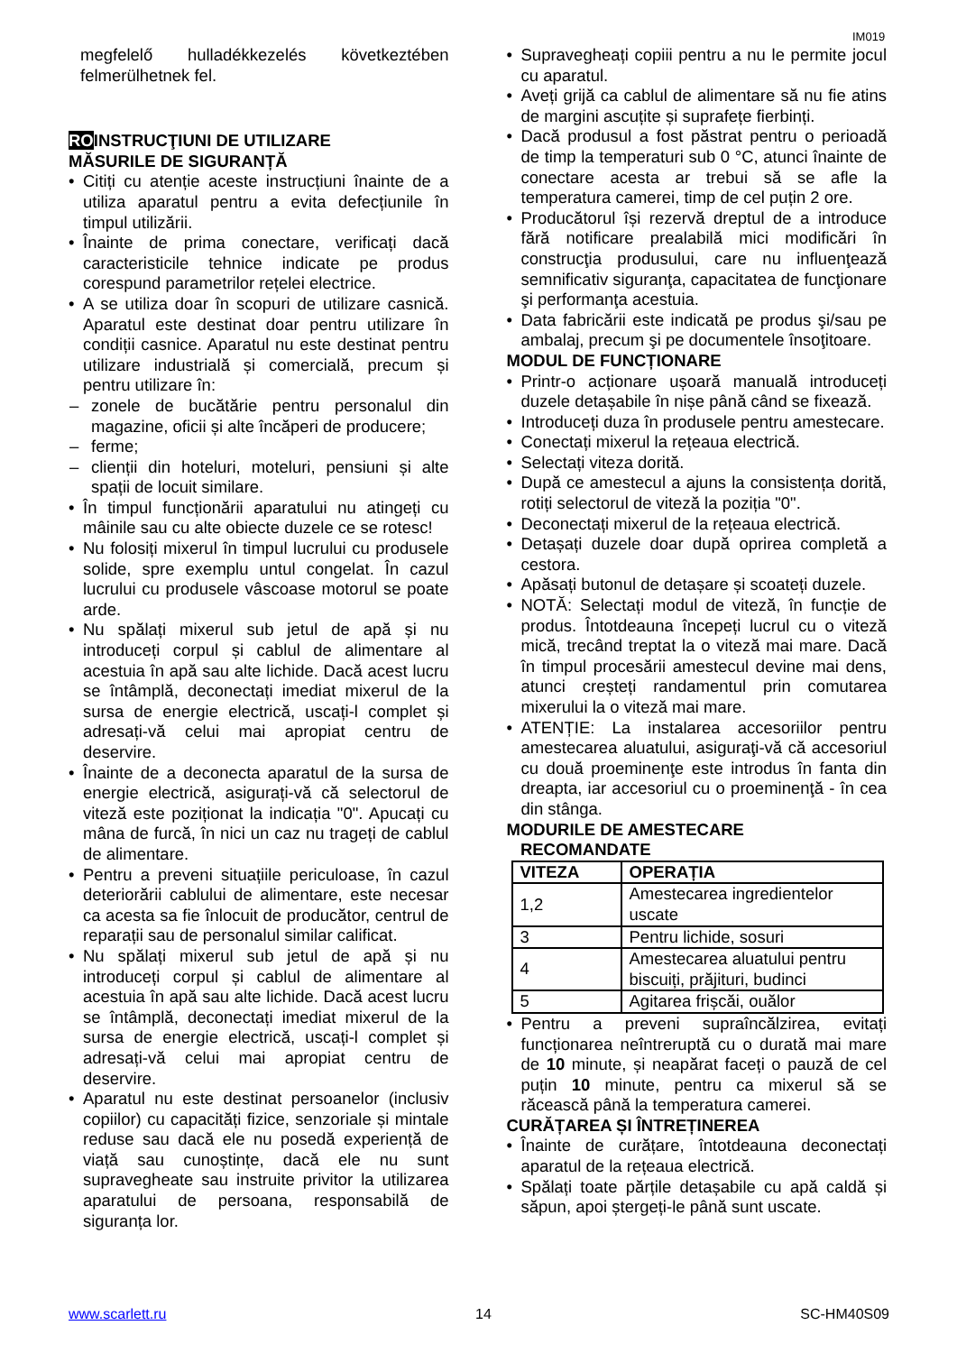IM019
megfelelő hulladékkezelés következtében felmerülhetnek fel.
ROINSTRUCŢIUNI DE UTILIZARE
MĂSURILE DE SIGURANȚĂ
Citiți cu atenție aceste instrucțiuni înainte de a utiliza aparatul pentru a evita defecțiunile în timpul utilizării.
Înainte de prima conectare, verificați dacă caracteristicile tehnice indicate pe produs corespund parametrilor rețelei electrice.
A se utiliza doar în scopuri de utilizare casnică. Aparatul este destinat doar pentru utilizare în condiții casnice. Aparatul nu este destinat pentru utilizare industrială și comercială, precum și pentru utilizare în:
zonele de bucătărie pentru personalul din magazine, oficii și alte încăperi de producere;
ferme;
clienții din hoteluri, moteluri, pensiuni și alte spații de locuit similare.
În timpul funcționării aparatului nu atingeți cu mâinile sau cu alte obiecte duzele ce se rotesc!
Nu folosiți mixerul în timpul lucrului cu produsele solide, spre exemplu untul congelat. În cazul lucrului cu produsele vâscoase motorul se poate arde.
Nu spălați mixerul sub jetul de apă și nu introduceți corpul și cablul de alimentare al acestuia în apă sau alte lichide. Dacă acest lucru se întâmplă, deconectați imediat mixerul de la sursa de energie electrică, uscați-l complet și adresați-vă celui mai apropiat centru de deservire.
Înainte de a deconecta aparatul de la sursa de energie electrică, asigurați-vă că selectorul de viteză este poziționat la indicația "0". Apucați cu mâna de furcă, în nici un caz nu trageți de cablul de alimentare.
Pentru a preveni situațiile periculoase, în cazul deteriorării cablului de alimentare, este necesar ca acesta sa fie înlocuit de producător, centrul de reparații sau de personalul similar calificat.
Nu spălați mixerul sub jetul de apă și nu introduceți corpul și cablul de alimentare al acestuia în apă sau alte lichide. Dacă acest lucru se întâmplă, deconectați imediat mixerul de la sursa de energie electrică, uscați-l complet și adresați-vă celui mai apropiat centru de deservire.
Aparatul nu este destinat persoanelor (inclusiv copiilor) cu capacități fizice, senzoriale și mintale reduse sau dacă ele nu posedă experiență de viață sau cunoștințe, dacă ele nu sunt supravegheate sau instruite privitor la utilizarea aparatului de persoana, responsabilă de siguranța lor.
Supravegheați copiii pentru a nu le permite jocul cu aparatul.
Aveți grijă ca cablul de alimentare să nu fie atins de margini ascuțite și suprafețe fierbinți.
Dacă produsul a fost păstrat pentru o perioadă de timp la temperaturi sub 0 °C, atunci înainte de conectare acesta ar trebui să se afle la temperatura camerei, timp de cel puțin 2 ore.
Producătorul își rezervă dreptul de a introduce fără notificare prealabilă mici modificări în construcţia produsului, care nu influenţează semnificativ siguranţa, capacitatea de funcţionare şi performanţa acestuia.
Data fabricării este indicată pe produs şi/sau pe ambalaj, precum şi pe documentele însoţitoare.
MODUL DE FUNCȚIONARE
Printr-o acționare ușoară manuală introduceți duzele detașabile în nișe până când se fixează.
Introduceți duza în produsele pentru amestecare.
Conectați mixerul la rețeaua electrică.
Selectați viteza dorită.
După ce amestecul a ajuns la consistența dorită, rotiți selectorul de viteză la poziția "0".
Deconectați mixerul de la rețeaua electrică.
Detașați duzele doar după oprirea completă a cestora.
Apăsați butonul de detașare și scoateți duzele.
NOTĂ: Selectați modul de viteză, în funcție de produs. Întotdeauna începeți lucrul cu o viteză mică, trecând treptat la o viteză mai mare. Dacă în timpul procesării amestecul devine mai dens, atunci creșteți randamentul prin comutarea mixerului la o viteză mai mare.
ATENȚIE: La instalarea accesoriilor pentru amestecarea aluatului, asiguraţi-vă că accesoriul cu două proeminenţe este introdus în fanta din dreapta, iar accesoriul cu o proeminenţă - în cea din stânga.
MODURILE DE AMESTECARE
RECOMANDATE
| VITEZA | OPERAȚIA |
| --- | --- |
| 1,2 | Amestecarea ingredientelor uscate |
| 3 | Pentru lichide, sosuri |
| 4 | Amestecarea aluatului pentru biscuiți, prăjituri, budinci |
| 5 | Agitarea frișcăi, ouălor |
Pentru a preveni supraîncălzirea, evitați funcționarea neîntreruptă cu o durată mai mare de 10 minute, și neapărat faceți o pauză de cel puțin 10 minute, pentru ca mixerul să se răcească până la temperatura camerei.
CURĂȚAREA ȘI ÎNTREȚINEREA
Înainte de curățare, întotdeauna deconectați aparatul de la rețeaua electrică.
Spălați toate părțile detașabile cu apă caldă și săpun, apoi ștergeți-le până sunt uscate.
www.scarlett.ru 14 SC-HM40S09